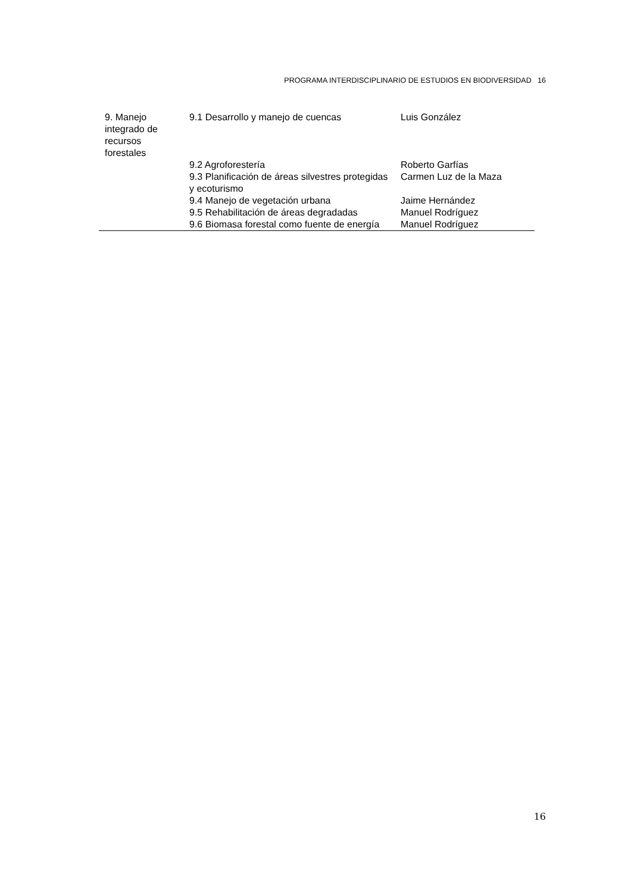PROGRAMA INTERDISCIPLINARIO DE ESTUDIOS EN BIODIVERSIDAD 16
| 9. Manejo integrado de recursos forestales | 9.1 Desarrollo y manejo de cuencas | Luis González |
| | 9.2 Agroforestería | Roberto Garfías |
| | 9.3 Planificación de áreas silvestres protegidas y ecoturismo | Carmen Luz de la Maza |
| | 9.4 Manejo de vegetación urbana | Jaime Hernández |
| | 9.5 Rehabilitación de áreas degradadas | Manuel Rodríguez |
| | 9.6 Biomasa forestal como fuente de energía | Manuel Rodríguez |
16